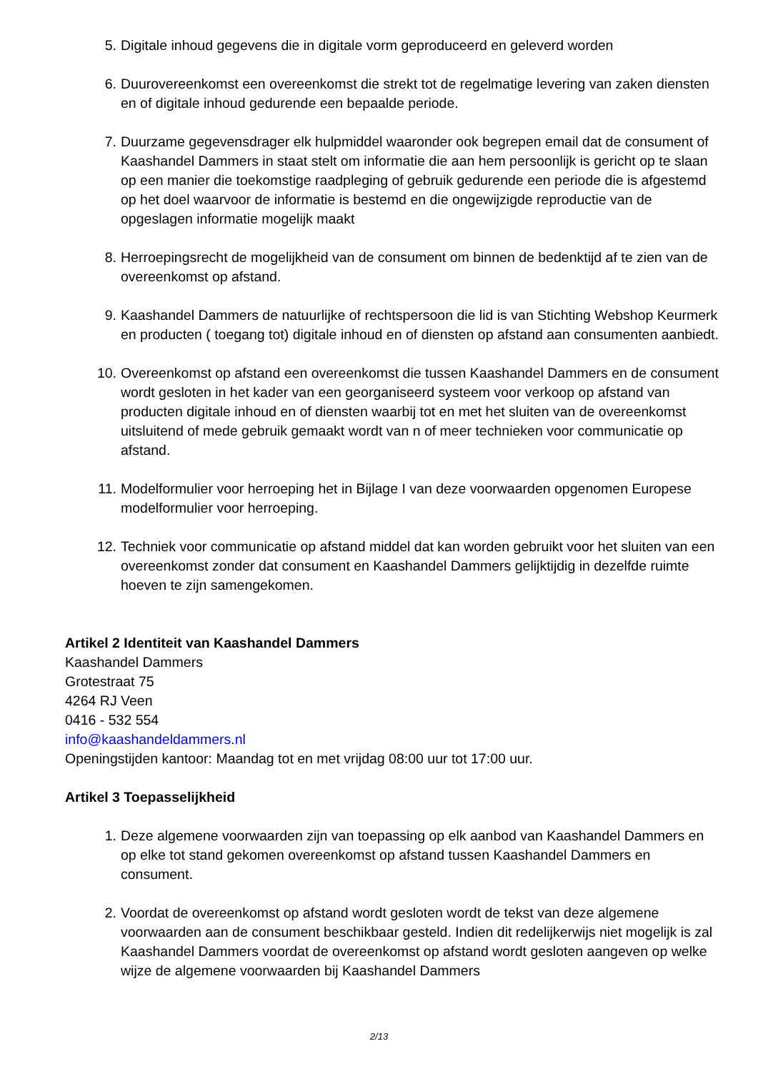5. Digitale inhoud gegevens die in digitale vorm geproduceerd en geleverd worden
6. Duurovereenkomst een overeenkomst die strekt tot de regelmatige levering van zaken diensten en of digitale inhoud gedurende een bepaalde periode.
7. Duurzame gegevensdrager elk hulpmiddel waaronder ook begrepen email dat de consument of Kaashandel Dammers in staat stelt om informatie die aan hem persoonlijk is gericht op te slaan op een manier die toekomstige raadpleging of gebruik gedurende een periode die is afgestemd op het doel waarvoor de informatie is bestemd en die ongewijzigde reproductie van de opgeslagen informatie mogelijk maakt
8. Herroepingsrecht de mogelijkheid van de consument om binnen de bedenktijd af te zien van de overeenkomst op afstand.
9. Kaashandel Dammers de natuurlijke of rechtspersoon die lid is van Stichting Webshop Keurmerk en producten ( toegang tot) digitale inhoud en of diensten op afstand aan consumenten aanbiedt.
10. Overeenkomst op afstand een overeenkomst die tussen Kaashandel Dammers en de consument wordt gesloten in het kader van een georganiseerd systeem voor verkoop op afstand van producten digitale inhoud en of diensten waarbij tot en met het sluiten van de overeenkomst uitsluitend of mede gebruik gemaakt wordt van n of meer technieken voor communicatie op afstand.
11. Modelformulier voor herroeping het in Bijlage I van deze voorwaarden opgenomen Europese modelformulier voor herroeping.
12. Techniek voor communicatie op afstand middel dat kan worden gebruikt voor het sluiten van een overeenkomst zonder dat consument en Kaashandel Dammers gelijktijdig in dezelfde ruimte hoeven te zijn samengekomen.
Artikel 2 Identiteit van Kaashandel Dammers
Kaashandel Dammers
Grotestraat 75
4264 RJ Veen
0416 - 532 554
info@kaashandeldammers.nl
Openingstijden kantoor: Maandag tot en met vrijdag 08:00 uur tot 17:00 uur.
Artikel 3 Toepasselijkheid
1. Deze algemene voorwaarden zijn van toepassing op elk aanbod van Kaashandel Dammers en op elke tot stand gekomen overeenkomst op afstand tussen Kaashandel Dammers en consument.
2. Voordat de overeenkomst op afstand wordt gesloten wordt de tekst van deze algemene voorwaarden aan de consument beschikbaar gesteld. Indien dit redelijkerwijs niet mogelijk is zal Kaashandel Dammers voordat de overeenkomst op afstand wordt gesloten aangeven op welke wijze de algemene voorwaarden bij Kaashandel Dammers
2/13